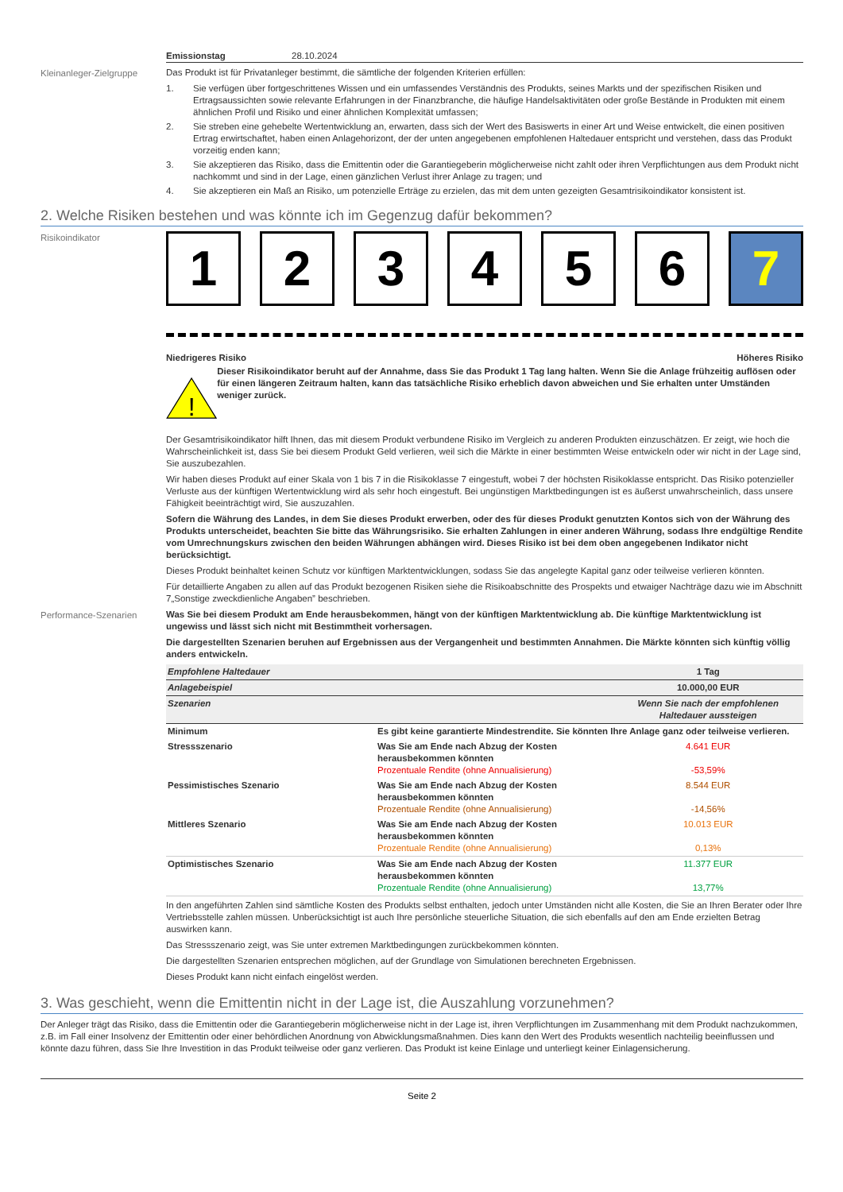Emissionstag 28.10.2024
Kleinanleger-Zielgruppe
Das Produkt ist für Privatanleger bestimmt, die sämtliche der folgenden Kriterien erfüllen:
1. Sie verfügen über fortgeschrittenes Wissen und ein umfassendes Verständnis des Produkts, seines Markts und der spezifischen Risiken und Ertragsaussichten sowie relevante Erfahrungen in der Finanzbranche, die häufige Handelsaktivitäten oder große Bestände in Produkten mit einem ähnlichen Profil und Risiko und einer ähnlichen Komplexität umfassen;
2. Sie streben eine gehebelte Wertentwicklung an, erwarten, dass sich der Wert des Basiswerts in einer Art und Weise entwickelt, die einen positiven Ertrag erwirtschaftet, haben einen Anlagehorizont, der der unten angegebenen empfohlenen Haltedauer entspricht und verstehen, dass das Produkt vorzeitig enden kann;
3. Sie akzeptieren das Risiko, dass die Emittentin oder die Garantiegeberin möglicherweise nicht zahlt oder ihren Verpflichtungen aus dem Produkt nicht nachkommt und sind in der Lage, einen gänzlichen Verlust ihrer Anlage zu tragen; und
4. Sie akzeptieren ein Maß an Risiko, um potenzielle Erträge zu erzielen, das mit dem unten gezeigten Gesamtrisikoindikator konsistent ist.
2. Welche Risiken bestehen und was könnte ich im Gegenzug dafür bekommen?
Risikoindikator
1 2 3 4 5 6 7
Niedrigeres Risiko Höheres Risiko
!
Dieser Risikoindikator beruht auf der Annahme, dass Sie das Produkt 1 Tag lang halten. Wenn Sie die Anlage frühzeitig auflösen oder für einen längeren Zeitraum halten, kann das tatsächliche Risiko erheblich davon abweichen und Sie erhalten unter Umständen weniger zurück.
Der Gesamtrisikoindikator hilft Ihnen, das mit diesem Produkt verbundene Risiko im Vergleich zu anderen Produkten einzuschätzen. Er zeigt, wie hoch die Wahrscheinlichkeit ist, dass Sie bei diesem Produkt Geld verlieren, weil sich die Märkte in einer bestimmten Weise entwickeln oder wir nicht in der Lage sind, Sie auszubezahlen.
Wir haben dieses Produkt auf einer Skala von 1 bis 7 in die Risikoklasse 7 eingestuft, wobei 7 der höchsten Risikoklasse entspricht. Das Risiko potenzieller Verluste aus der künftigen Wertentwicklung wird als sehr hoch eingestuft. Bei ungünstigen Marktbedingungen ist es äußerst unwahrscheinlich, dass unsere Fähigkeit beeinträchtigt wird, Sie auszuzahlen.
Sofern die Währung des Landes, in dem Sie dieses Produkt erwerben, oder des für dieses Produkt genutzten Kontos sich von der Währung des Produkts unterscheidet, beachten Sie bitte das Währungsrisiko. Sie erhalten Zahlungen in einer anderen Währung, sodass Ihre endgültige Rendite vom Umrechnungskurs zwischen den beiden Währungen abhängen wird. Dieses Risiko ist bei dem oben angegebenen Indikator nicht berücksichtigt.
Dieses Produkt beinhaltet keinen Schutz vor künftigen Marktentwicklungen, sodass Sie das angelegte Kapital ganz oder teilweise verlieren könnten.
Für detaillierte Angaben zu allen auf das Produkt bezogenen Risiken siehe die Risikoabschnitte des Prospekts und etwaiger Nachträge dazu wie im Abschnitt 7„Sonstige zweckdienliche Angaben” beschrieben.
Performance-Szenarien
Was Sie bei diesem Produkt am Ende herausbekommen, hängt von der künftigen Marktentwicklung ab. Die künftige Marktentwicklung ist ungewiss und lässt sich nicht mit Bestimmtheit vorhersagen.
Die dargestellten Szenarien beruhen auf Ergebnissen aus der Vergangenheit und bestimmten Annahmen. Die Märkte könnten sich künftig völlig anders entwickeln.
| Empfohlene Haltedauer | | 1 Tag |
| Anlagebeispiel | | 10.000,00 EUR |
| Szenarien | | Wenn Sie nach der empfohlenen Haltedauer aussteigen |
| Minimum | Es gibt keine garantierte Mindestrendite. Sie könnten Ihre Anlage ganz oder teilweise verlieren. | |
| Stressszenario | Was Sie am Ende nach Abzug der Kosten herausbekommen könnten Prozentuale Rendite (ohne Annualisierung) | 4.641 EUR -53,59% |
| Pessimistisches Szenario | Was Sie am Ende nach Abzug der Kosten herausbekommen könnten Prozentuale Rendite (ohne Annualisierung) | 8.544 EUR -14,56% |
| Mittleres Szenario | Was Sie am Ende nach Abzug der Kosten herausbekommen könnten Prozentuale Rendite (ohne Annualisierung) | 10.013 EUR 0,13% |
| Optimistisches Szenario | Was Sie am Ende nach Abzug der Kosten herausbekommen könnten Prozentuale Rendite (ohne Annualisierung) | 11.377 EUR 13,77% |
In den angeführten Zahlen sind sämtliche Kosten des Produkts selbst enthalten, jedoch unter Umständen nicht alle Kosten, die Sie an Ihren Berater oder Ihre Vertriebsstelle zahlen müssen. Unberücksichtigt ist auch Ihre persönliche steuerliche Situation, die sich ebenfalls auf den am Ende erzielten Betrag auswirken kann.
Das Stressszenario zeigt, was Sie unter extremen Marktbedingungen zurückbekommen könnten.
Die dargestellten Szenarien entsprechen möglichen, auf der Grundlage von Simulationen berechneten Ergebnissen.
Dieses Produkt kann nicht einfach eingelöst werden.
3. Was geschieht, wenn die Emittentin nicht in der Lage ist, die Auszahlung vorzunehmen?
Der Anleger trägt das Risiko, dass die Emittentin oder die Garantiegeberin möglicherweise nicht in der Lage ist, ihren Verpflichtungen im Zusammenhang mit dem Produkt nachzukommen, z.B. im Fall einer Insolvenz der Emittentin oder einer behördlichen Anordnung von Abwicklungsmaßnahmen. Dies kann den Wert des Produkts wesentlich nachteilig beeinflussen und könnte dazu führen, dass Sie Ihre Investition in das Produkt teilweise oder ganz verlieren. Das Produkt ist keine Einlage und unterliegt keiner Einlagensicherung.
Seite 2